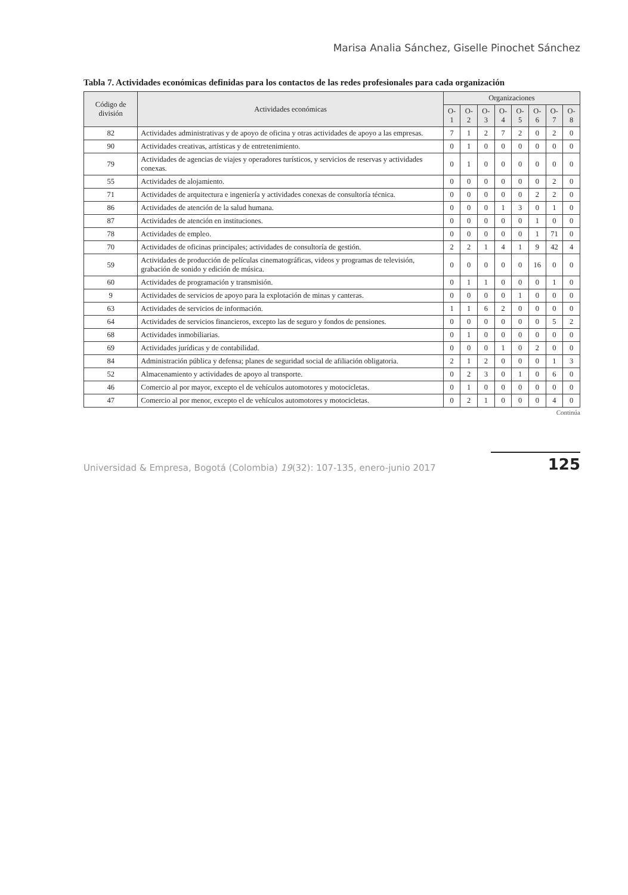Marisa Analia Sánchez, Giselle Pinochet Sánchez
Tabla 7. Actividades económicas definidas para los contactos de las redes profesionales para cada organización
| Código de división | Actividades económicas | Organizaciones | | | | | | | |
| --- | --- | --- | --- | --- | --- | --- | --- | --- | --- |
| | | O-1 | O-2 | O-3 | O-4 | O-5 | O-6 | O-7 | O-8 |
| 82 | Actividades administrativas y de apoyo de oficina y otras actividades de apoyo a las empresas. | 7 | 1 | 2 | 7 | 2 | 0 | 2 | 0 |
| 90 | Actividades creativas, artísticas y de entretenimiento. | 0 | 1 | 0 | 0 | 0 | 0 | 0 | 0 |
| 79 | Actividades de agencias de viajes y operadores turísticos, y servicios de reservas y actividades conexas. | 0 | 1 | 0 | 0 | 0 | 0 | 0 | 0 |
| 55 | Actividades de alojamiento. | 0 | 0 | 0 | 0 | 0 | 0 | 2 | 0 |
| 71 | Actividades de arquitectura e ingeniería y actividades conexas de consultoría técnica. | 0 | 0 | 0 | 0 | 0 | 2 | 2 | 0 |
| 86 | Actividades de atención de la salud humana. | 0 | 0 | 0 | 1 | 3 | 0 | 1 | 0 |
| 87 | Actividades de atención en instituciones. | 0 | 0 | 0 | 0 | 0 | 1 | 0 | 0 |
| 78 | Actividades de empleo. | 0 | 0 | 0 | 0 | 0 | 1 | 71 | 0 |
| 70 | Actividades de oficinas principales; actividades de consultoría de gestión. | 2 | 2 | 1 | 4 | 1 | 9 | 42 | 4 |
| 59 | Actividades de producción de películas cinematográficas, videos y programas de televisión, grabación de sonido y edición de música. | 0 | 0 | 0 | 0 | 0 | 16 | 0 | 0 |
| 60 | Actividades de programación y transmisión. | 0 | 1 | 1 | 0 | 0 | 0 | 1 | 0 |
| 9 | Actividades de servicios de apoyo para la explotación de minas y canteras. | 0 | 0 | 0 | 0 | 1 | 0 | 0 | 0 |
| 63 | Actividades de servicios de información. | 1 | 1 | 6 | 2 | 0 | 0 | 0 | 0 |
| 64 | Actividades de servicios financieros, excepto las de seguro y fondos de pensiones. | 0 | 0 | 0 | 0 | 0 | 0 | 5 | 2 |
| 68 | Actividades inmobiliarias. | 0 | 1 | 0 | 0 | 0 | 0 | 0 | 0 |
| 69 | Actividades jurídicas y de contabilidad. | 0 | 0 | 0 | 1 | 0 | 2 | 0 | 0 |
| 84 | Administración pública y defensa; planes de seguridad social de afiliación obligatoria. | 2 | 1 | 2 | 0 | 0 | 0 | 1 | 3 |
| 52 | Almacenamiento y actividades de apoyo al transporte. | 0 | 2 | 3 | 0 | 1 | 0 | 6 | 0 |
| 46 | Comercio al por mayor, excepto el de vehículos automotores y motocicletas. | 0 | 1 | 0 | 0 | 0 | 0 | 0 | 0 |
| 47 | Comercio al por menor, excepto el de vehículos automotores y motocicletas. | 0 | 2 | 1 | 0 | 0 | 0 | 4 | 0 |
Continúa
Universidad & Empresa, Bogotá (Colombia) 19(32): 107-135, enero-junio 2017 125